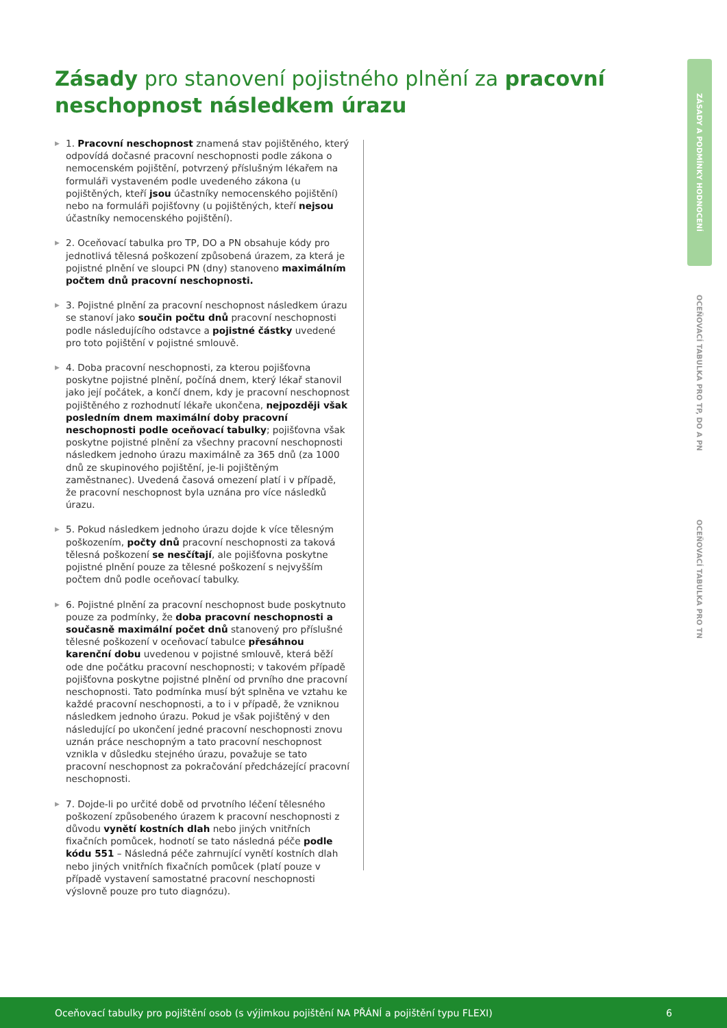Zásady pro stanovení pojistného plnění za pracovní neschopnost následkem úrazu
▶ 1. Pracovní neschopnost znamená stav pojištěného, který odpovídá dočasné pracovní neschopnosti podle zákona o nemocenském pojištění, potvrzený příslušným lékařem na formuláři vystaveném podle uvedeného zákona (u pojištěných, kteří jsou účastníky nemocenského pojištění) nebo na formuláři pojišťovny (u pojištěných, kteří nejsou účastníky nemocenského pojištění).
▶ 2. Oceňovací tabulka pro TP, DO a PN obsahuje kódy pro jednotlivá tělesná poškození způsobená úrazem, za která je pojistné plnění ve sloupci PN (dny) stanoveno maximálním počtem dnů pracovní neschopnosti.
▶ 3. Pojistné plnění za pracovní neschopnost následkem úrazu se stanoví jako součin počtu dnů pracovní neschopnosti podle následujícího odstavce a pojistné částky uvedené pro toto pojištění v pojistné smlouvě.
▶ 4. Doba pracovní neschopnosti, za kterou pojišťovna poskytne pojistné plnění, počíná dnem, který lékař stanovil jako její počátek, a končí dnem, kdy je pracovní neschopnost pojištěného z rozhodnutí lékaře ukončena, nejpozději však posledním dnem maximální doby pracovní neschopnosti podle oceňovací tabulky; pojišťovna však poskytne pojistné plnění za všechny pracovní neschopnosti následkem jednoho úrazu maximálně za 365 dnů (za 1000 dnů ze skupinového pojištění, je-li pojištěným zaměstnanec). Uvedená časová omezení platí i v případě, že pracovní neschopnost byla uznána pro více následků úrazu.
▶ 5. Pokud následkem jednoho úrazu dojde k více tělesným poškozením, počty dnů pracovní neschopnosti za taková tělesná poškození se nesčítají, ale pojišťovna poskytne pojistné plnění pouze za tělesné poškození s nejvyšším počtem dnů podle oceňovací tabulky.
▶ 6. Pojistné plnění za pracovní neschopnost bude poskytnuto pouze za podmínky, že doba pracovní neschopnosti a současně maximální počet dnů stanovený pro příslušné tělesné poškození v oceňovací tabulce přesáhnou karenční dobu uvedenou v pojistné smlouvě, která běží ode dne počátku pracovní neschopnosti; v takovém případě pojišťovna poskytne pojistné plnění od prvního dne pracovní neschopnosti. Tato podmínka musí být splněna ve vztahu ke každé pracovní neschopnosti, a to i v případě, že vzniknou následkem jednoho úrazu. Pokud je však pojištěný v den následující po ukončení jedné pracovní neschopnosti znovu uznán práce neschopným a tato pracovní neschopnost vznikla v důsledku stejného úrazu, považuje se tato pracovní neschopnost za pokračování předcházející pracovní neschopnosti.
▶ 7. Dojde-li po určité době od prvotního léčení tělesného poškození způsobeného úrazem k pracovní neschopnosti z důvodu vynětí kostních dlah nebo jiných vnitřních fixačních pomůcek, hodnotí se tato následná péče podle kódu 551 – Následná péče zahrnující vynětí kostních dlah nebo jiných vnitřních fixačních pomůcek (platí pouze v případě vystavení samostatné pracovní neschopnosti výslovně pouze pro tuto diagnózu).
ZÁSADY A PODMÍNKY HODNOCENÍ
OCEŇOVACÍ TABULKA PRO TP, DO A PN
OCEŇOVACÍ TABULKA PRO TN
Oceňovací tabulky pro pojištění osob (s výjimkou pojištění NA PŘÁNÍ a pojištění typu FLEXI) 6